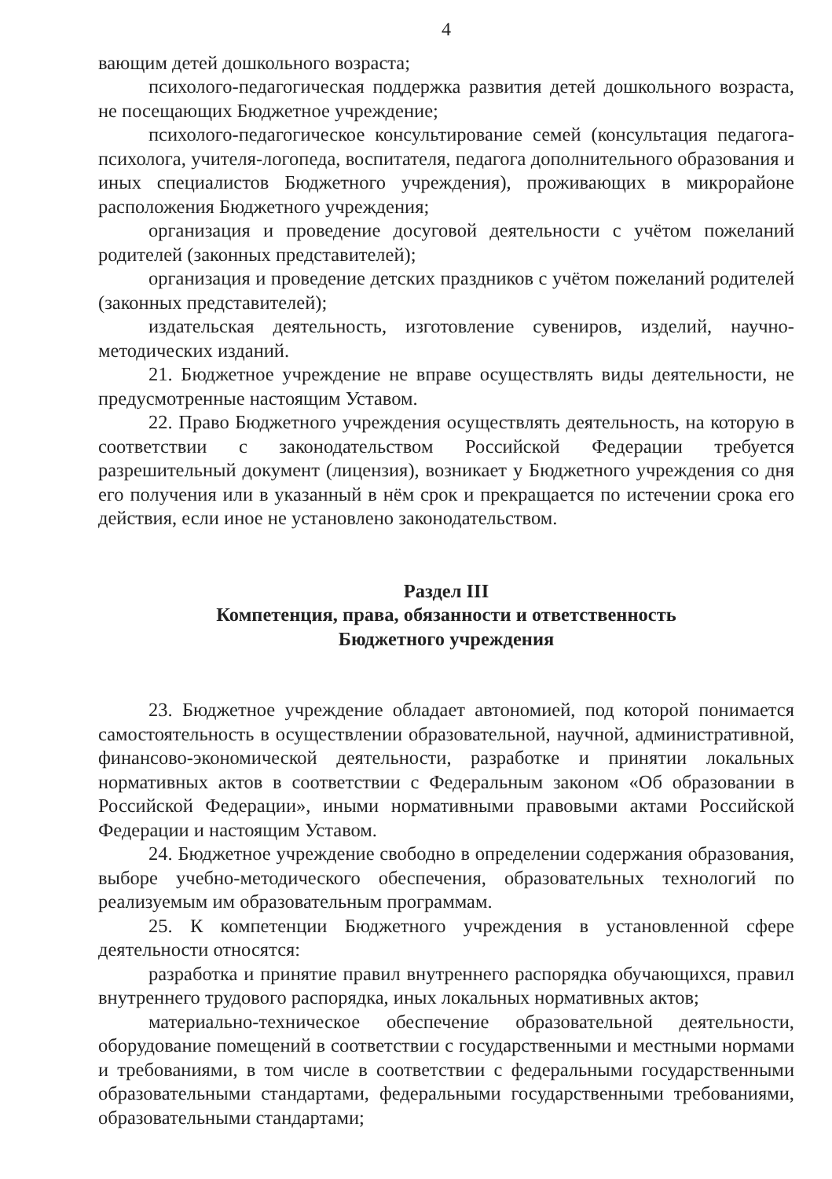4
вающим детей дошкольного возраста;
психолого-педагогическая поддержка развития детей дошкольного возраста, не посещающих Бюджетное учреждение;
психолого-педагогическое консультирование семей (консультация педагога-психолога, учителя-логопеда, воспитателя, педагога дополнительного образования и иных специалистов Бюджетного учреждения), проживающих в микрорайоне расположения Бюджетного учреждения;
организация и проведение досуговой деятельности с учётом пожеланий родителей (законных представителей);
организация и проведение детских праздников с учётом пожеланий родителей (законных представителей);
издательская деятельность, изготовление сувениров, изделий, научно-методических изданий.
21. Бюджетное учреждение не вправе осуществлять виды деятельности, не предусмотренные настоящим Уставом.
22. Право Бюджетного учреждения осуществлять деятельность, на которую в соответствии с законодательством Российской Федерации требуется разрешительный документ (лицензия), возникает у Бюджетного учреждения со дня его получения или в указанный в нём срок и прекращается по истечении срока его действия, если иное не установлено законодательством.
Раздел III
Компетенция, права, обязанности и ответственность
Бюджетного учреждения
23. Бюджетное учреждение обладает автономией, под которой понимается самостоятельность в осуществлении образовательной, научной, административной, финансово-экономической деятельности, разработке и принятии локальных нормативных актов в соответствии с Федеральным законом «Об образовании в Российской Федерации», иными нормативными правовыми актами Российской Федерации и настоящим Уставом.
24. Бюджетное учреждение свободно в определении содержания образования, выборе учебно-методического обеспечения, образовательных технологий по реализуемым им образовательным программам.
25. К компетенции Бюджетного учреждения в установленной сфере деятельности относятся:
разработка и принятие правил внутреннего распорядка обучающихся, правил внутреннего трудового распорядка, иных локальных нормативных актов;
материально-техническое обеспечение образовательной деятельности, оборудование помещений в соответствии с государственными и местными нормами и требованиями, в том числе в соответствии с федеральными государственными образовательными стандартами, федеральными государственными требованиями, образовательными стандартами;